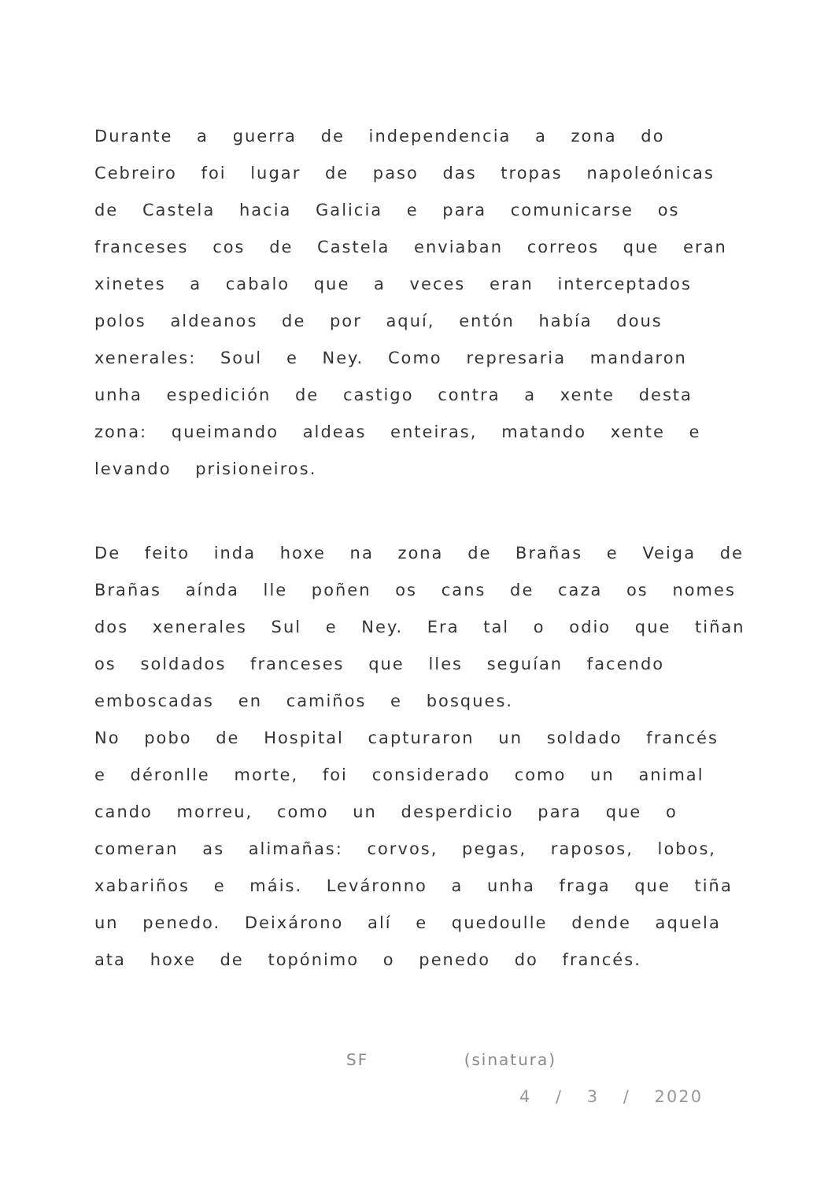Durante a guerra de independencia a zona do Cebreiro foi lugar de paso das tropas napoleónicas de Castela hacia Galicia e para comunicarse os franceses cos de Castela enviaban correos que eran xinetes a cabalo que a veces eran interceptados polos aldeanos de por aquí, entón había dous xenerales: Soul e Ney. Como represaria mandaron unha espedición de castigo contra a xente desta zona: queimando aldeas enteiras, matando xente e levando prisioneiros.
De feito inda hoxe na zona de Brañas e Veiga de Brañas aínda lle poñen os cans de caza os nomes dos xenerales Sul e Ney. Era tal o odio que tiñan os soldados franceses que lles seguían facendo emboscadas en camiños e bosques.
No pobo de Hospital capturaron un soldado francés e déronlle morte, foi considerado como un animal cando morreu, como un desperdicio para que o comeran as alimañas: corvos, pegas, raposos, lobos, xabariños e máis. Leváronno a unha fraga que tiña un penedo. Deixárono alí e quedoulle dende aquela ata hoxe de topónimo o penedo do francés.
SF (sinatura)
4 / 3 / 2020